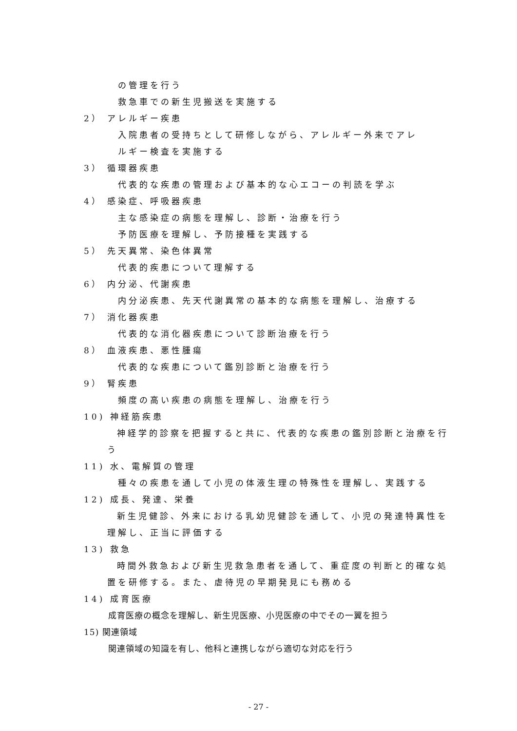の管理を行う
救急車での新生児搬送を実施する
2） アレルギー疾患
入院患者の受持ちとして研修しながら、アレルギー外来でアレ
ルギー検査を実施する
3） 循環器疾患
代表的な疾患の管理および基本的な心エコーの判読を学ぶ
4） 感染症、呼吸器疾患
主な感染症の病態を理解し、診断・治療を行う
予防医療を理解し、予防接種を実践する
5） 先天異常、染色体異常
代表的疾患について理解する
6） 内分泌、代謝疾患
内分泌疾患、先天代謝異常の基本的な病態を理解し、治療する
7） 消化器疾患
代表的な消化器疾患について診断治療を行う
8） 血液疾患、悪性腫瘍
代表的な疾患について鑑別診断と治療を行う
9） 腎疾患
頻度の高い疾患の病態を理解し、治療を行う
10) 神経筋疾患
神経学的診察を把握すると共に、代表的な疾患の鑑別診断と治療を行う
11) 水、電解質の管理
種々の疾患を通して小児の体液生理の特殊性を理解し、実践する
12) 成長、発達、栄養
新生児健診、外来における乳幼児健診を通して、小児の発達特異性を理解し、正当に評価する
13) 救急
時間外救急および新生児救急患者を通して、重症度の判断と的確な処置を研修する。また、虐待児の早期発見にも務める
14) 成育医療
成育医療の概念を理解し、新生児医療、小児医療の中でその一翼を担う
15) 関連領域
関連領域の知識を有し、他科と連携しながら適切な対応を行う
- 27 -